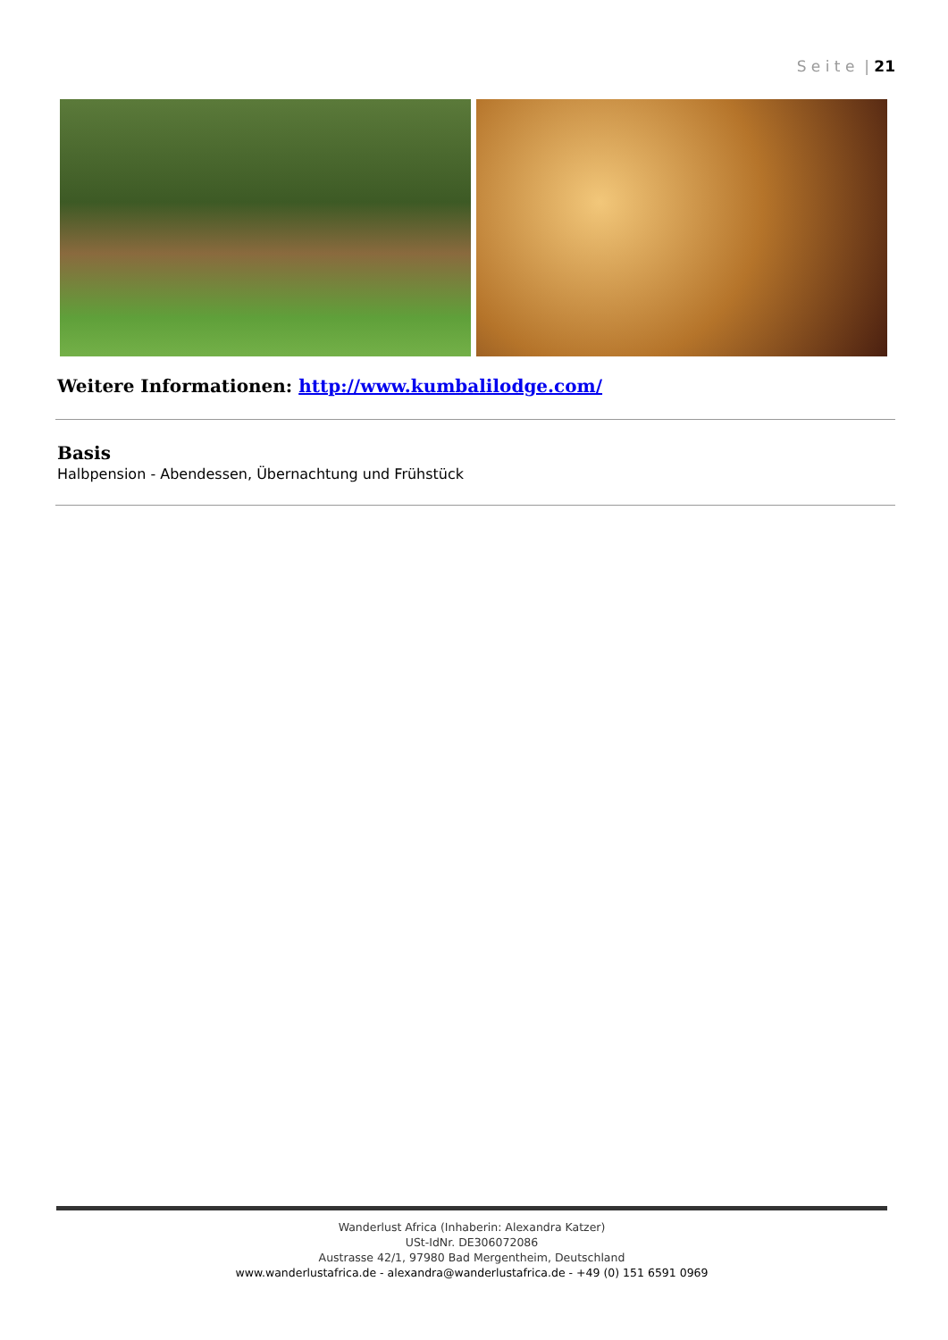S e i t e | 21
Weitere Informationen: http://www.kumbalilodge.com/
Basis
Halbpension - Abendessen, Übernachtung und Frühstück
Wanderlust Africa (Inhaberin: Alexandra Katzer)
USt-IdNr. DE306072086
Austrasse 42/1, 97980 Bad Mergentheim, Deutschland
www.wanderlustafrica.de - alexandra@wanderlustafrica.de - +49 (0) 151 6591 0969